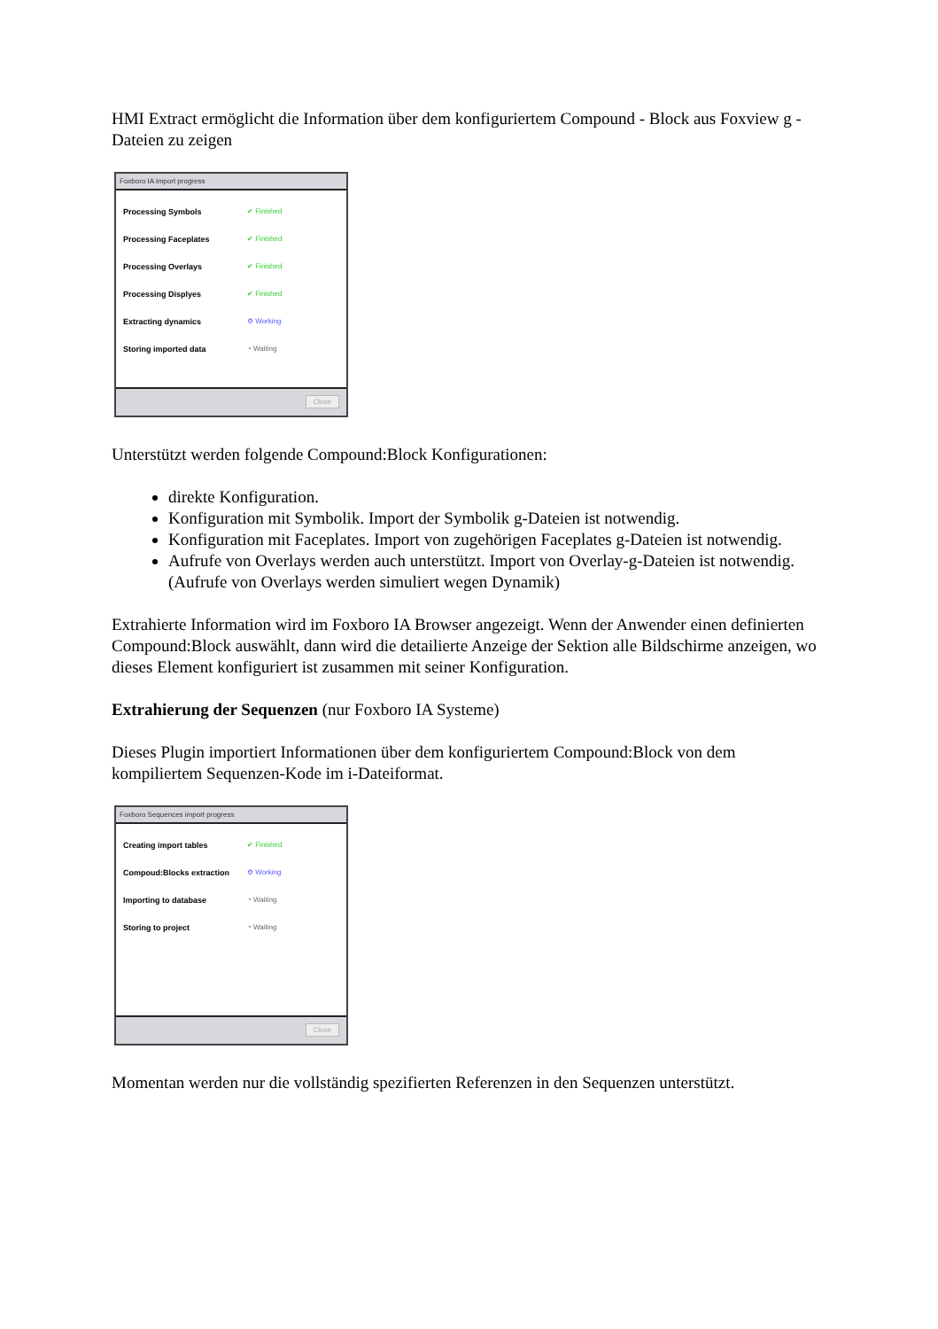HMI Extract ermöglicht die Information über dem konfiguriertem Compound - Block aus Foxview g - Dateien zu zeigen
Foxboro IA import progress
Processing Symbols ✔ Finished
Processing Faceplates ✔ Finished
Processing Overlays ✔ Finished
Processing Displyes ✔ Finished
Extracting dynamics ⚙ Working
Storing imported data ◔ Waiting
Close
Unterstützt werden folgende Compound:Block Konfigurationen:
direkte Konfiguration.
Konfiguration mit Symbolik. Import der Symbolik g-Dateien ist notwendig.
Konfiguration mit Faceplates. Import von zugehörigen Faceplates g-Dateien ist notwendig.
Aufrufe von Overlays werden auch unterstützt. Import von Overlay-g-Dateien ist notwendig. (Aufrufe von Overlays werden simuliert wegen Dynamik)
Extrahierte Information wird im Foxboro IA Browser angezeigt. Wenn der Anwender einen definierten Compound:Block auswählt, dann wird die detailierte Anzeige der Sektion alle Bildschirme anzeigen, wo dieses Element konfiguriert ist zusammen mit seiner Konfiguration.
Extrahierung der Sequenzen (nur Foxboro IA Systeme)
Dieses Plugin importiert Informationen über dem konfiguriertem Compound:Block von dem kompiliertem Sequenzen-Kode im i-Dateiformat.
Foxboro Sequences import progress
Creating import tables ✔ Finished
Compoud:Blocks extraction ⚙ Working
Importing to database ◔ Waiting
Storing to project ◔ Waiting
Close
Momentan werden nur die vollständig spezifierten Referenzen in den Sequenzen unterstützt.